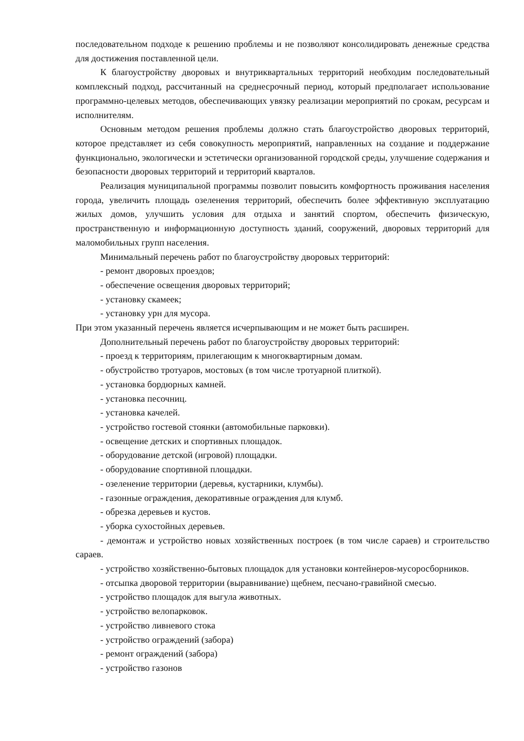последовательном подходе к решению проблемы и не позволяют консолидировать денежные средства для достижения поставленной цели.
К благоустройству дворовых и внутриквартальных территорий необходим последовательный комплексный подход, рассчитанный на среднесрочный период, который предполагает использование программно-целевых методов, обеспечивающих увязку реализации мероприятий по срокам, ресурсам и исполнителям.
Основным методом решения проблемы должно стать благоустройство дворовых территорий, которое представляет из себя совокупность мероприятий, направленных на создание и поддержание функционально, экологически и эстетически организованной городской среды, улучшение содержания и безопасности дворовых территорий и территорий кварталов.
Реализация муниципальной программы позволит повысить комфортность проживания населения города, увеличить площадь озеленения территорий, обеспечить более эффективную эксплуатацию жилых домов, улучшить условия для отдыха и занятий спортом, обеспечить физическую, пространственную и информационную доступность зданий, сооружений, дворовых территорий для маломобильных групп населения.
Минимальный перечень работ по благоустройству дворовых территорий:
- ремонт дворовых проездов;
- обеспечение освещения дворовых территорий;
- установку скамеек;
- установку урн для мусора.
При этом указанный перечень является исчерпывающим и не может быть расширен.
Дополнительный перечень работ по благоустройству дворовых территорий:
- проезд к территориям, прилегающим к многоквартирным домам.
- обустройство тротуаров, мостовых (в том числе тротуарной плиткой).
- установка бордюрных камней.
- установка песочниц.
- установка качелей.
- устройство гостевой стоянки (автомобильные парковки).
- освещение детских и спортивных площадок.
- оборудование детской (игровой) площадки.
- оборудование спортивной площадки.
- озеленение территории (деревья, кустарники, клумбы).
- газонные ограждения, декоративные ограждения для клумб.
- обрезка деревьев и кустов.
- уборка сухостойных деревьев.
- демонтаж и устройство новых хозяйственных построек (в том числе сараев) и строительство сараев.
- устройство хозяйственно-бытовых площадок для установки контейнеров-мусоросборников.
- отсыпка дворовой территории (выравнивание) щебнем, песчано-гравийной смесью.
- устройство площадок для выгула животных.
- устройство велопарковок.
- устройство ливневого стока
- устройство ограждений (забора)
- ремонт ограждений (забора)
- устройство газонов